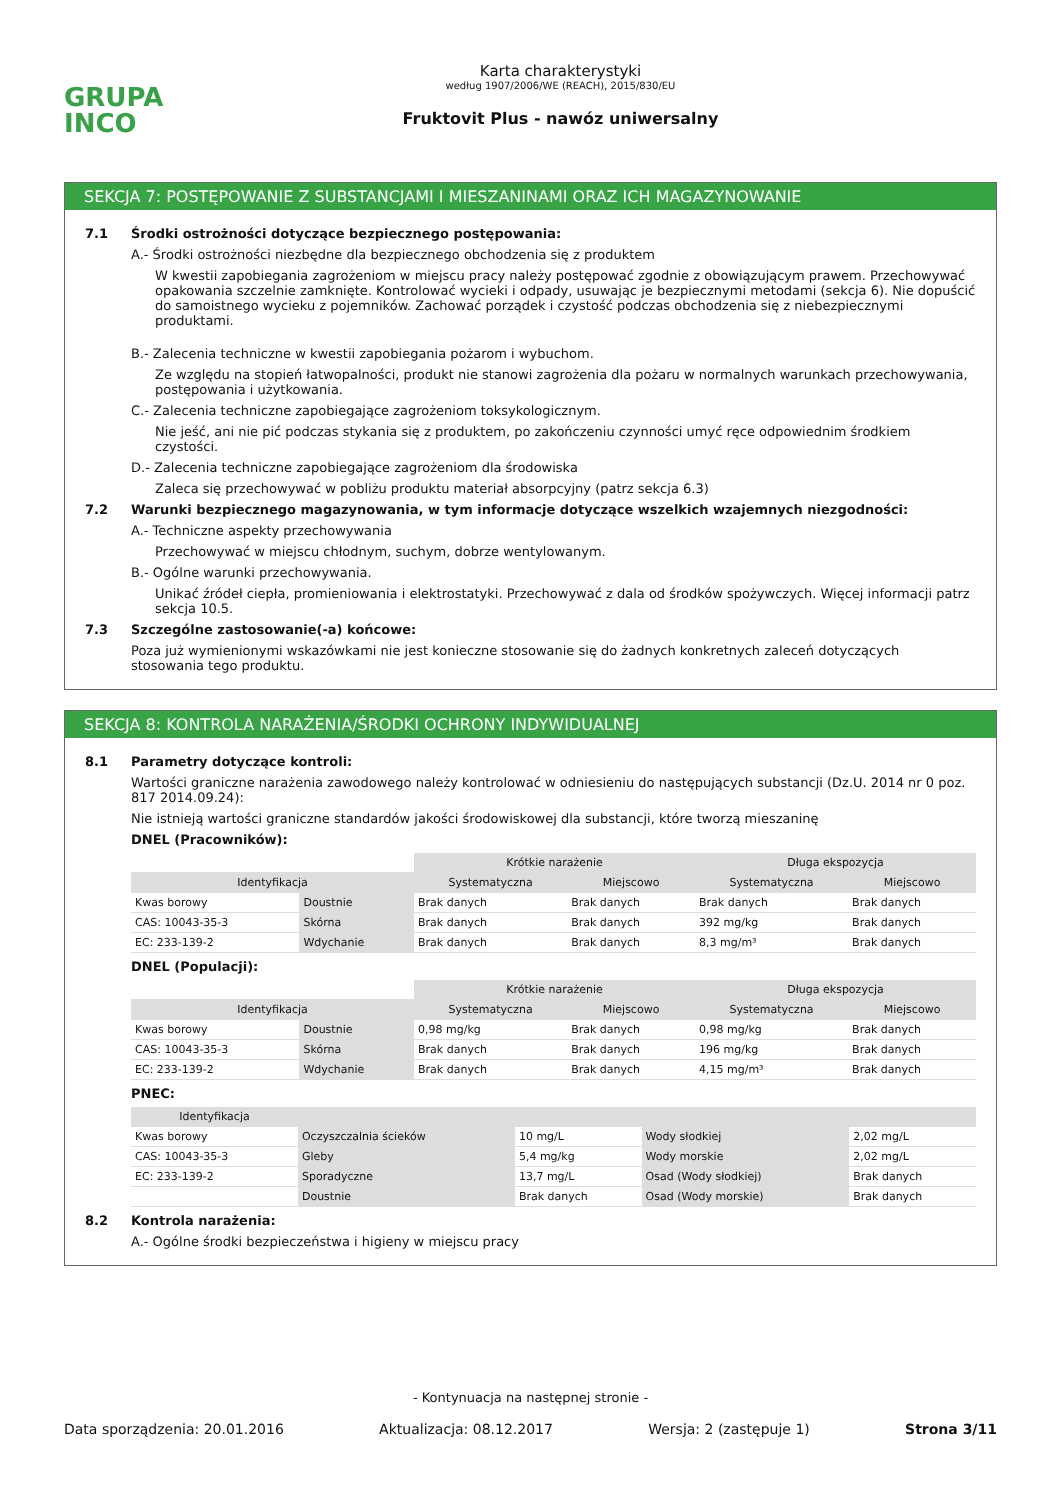GRUPA
INCO
Karta charakterystyki
według 1907/2006/WE (REACH), 2015/830/EU
Fruktovit Plus - nawóz uniwersalny
SEKCJA 7: POSTĘPOWANIE Z SUBSTANCJAMI I MIESZANINAMI ORAZ ICH MAGAZYNOWANIE
7.1 Środki ostrożności dotyczące bezpiecznego postępowania:
A.- Środki ostrożności niezbędne dla bezpiecznego obchodzenia się z produktem
W kwestii zapobiegania zagrożeniom w miejscu pracy należy postępować zgodnie z obowiązującym prawem. Przechowywać opakowania szczelnie zamknięte. Kontrolować wycieki i odpady, usuwając je bezpiecznymi metodami (sekcja 6). Nie dopuścić do samoistnego wycieku z pojemników. Zachować porządek i czystość podczas obchodzenia się z niebezpiecznymi produktami.
B.- Zalecenia techniczne w kwestii zapobiegania pożarom i wybuchom.
Ze względu na stopień łatwopalności, produkt nie stanowi zagrożenia dla pożaru w normalnych warunkach przechowywania, postępowania i użytkowania.
C.- Zalecenia techniczne zapobiegające zagrożeniom toksykologicznym.
Nie jeść, ani nie pić podczas stykania się z produktem, po zakończeniu czynności umyć ręce odpowiednim środkiem czystości.
D.- Zalecenia techniczne zapobiegające zagrożeniom dla środowiska
Zaleca się przechowywać w pobliżu produktu materiał absorpcyjny (patrz sekcja 6.3)
7.2 Warunki bezpiecznego magazynowania, w tym informacje dotyczące wszelkich wzajemnych niezgodności:
A.- Techniczne aspekty przechowywania
Przechowywać w miejscu chłodnym, suchym, dobrze wentylowanym.
B.- Ogólne warunki przechowywania.
Unikać źródeł ciepła, promieniowania i elektrostatyki. Przechowywać z dala od środków spożywczych. Więcej informacji patrz sekcja 10.5.
7.3 Szczególne zastosowanie(-a) końcowe:
Poza już wymienionymi wskazówkami nie jest konieczne stosowanie się do żadnych konkretnych zaleceń dotyczących stosowania tego produktu.
SEKCJA 8: KONTROLA NARAŻENIA/ŚRODKI OCHRONY INDYWIDUALNEJ
8.1 Parametry dotyczące kontroli:
Wartości graniczne narażenia zawodowego należy kontrolować w odniesieniu do następujących substancji (Dz.U. 2014 nr 0 poz. 817 2014.09.24):
Nie istnieją wartości graniczne standardów jakości środowiskowej dla substancji, które tworzą mieszaninę
DNEL (Pracowników):
| | | Krótkie narażenie | | Długa ekspozycja | |
| Identyfikacja | | Systematyczna | Miejscowo | Systematyczna | Miejscowo |
| Kwas borowy | Doustnie | Brak danych | Brak danych | Brak danych | Brak danych |
| CAS: 10043-35-3 | Skórna | Brak danych | Brak danych | 392 mg/kg | Brak danych |
| EC: 233-139-2 | Wdychanie | Brak danych | Brak danych | 8,3 mg/m³ | Brak danych |
DNEL (Populacji):
| | | Krótkie narażenie | | Długa ekspozycja | |
| Identyfikacja | | Systematyczna | Miejscowo | Systematyczna | Miejscowo |
| Kwas borowy | Doustnie | 0,98 mg/kg | Brak danych | 0,98 mg/kg | Brak danych |
| CAS: 10043-35-3 | Skórna | Brak danych | Brak danych | 196 mg/kg | Brak danych |
| EC: 233-139-2 | Wdychanie | Brak danych | Brak danych | 4,15 mg/m³ | Brak danych |
PNEC:
| Identyfikacja | | | | |
| --- | --- | --- | --- | --- |
| Kwas borowy | Oczyszczalnia ścieków | 10 mg/L | Wody słodkiej | 2,02 mg/L |
| CAS: 10043-35-3 | Gleby | 5,4 mg/kg | Wody morskie | 2,02 mg/L |
| EC: 233-139-2 | Sporadyczne | 13,7 mg/L | Osad (Wody słodkiej) | Brak danych |
| | Doustnie | Brak danych | Osad (Wody morskie) | Brak danych |
8.2 Kontrola narażenia:
A.- Ogólne środki bezpieczeństwa i higieny w miejscu pracy
- Kontynuacja na następnej stronie -
Data sporządzenia: 20.01.2016 Aktualizacja: 08.12.2017 Wersja: 2 (zastępuje 1) Strona 3/11